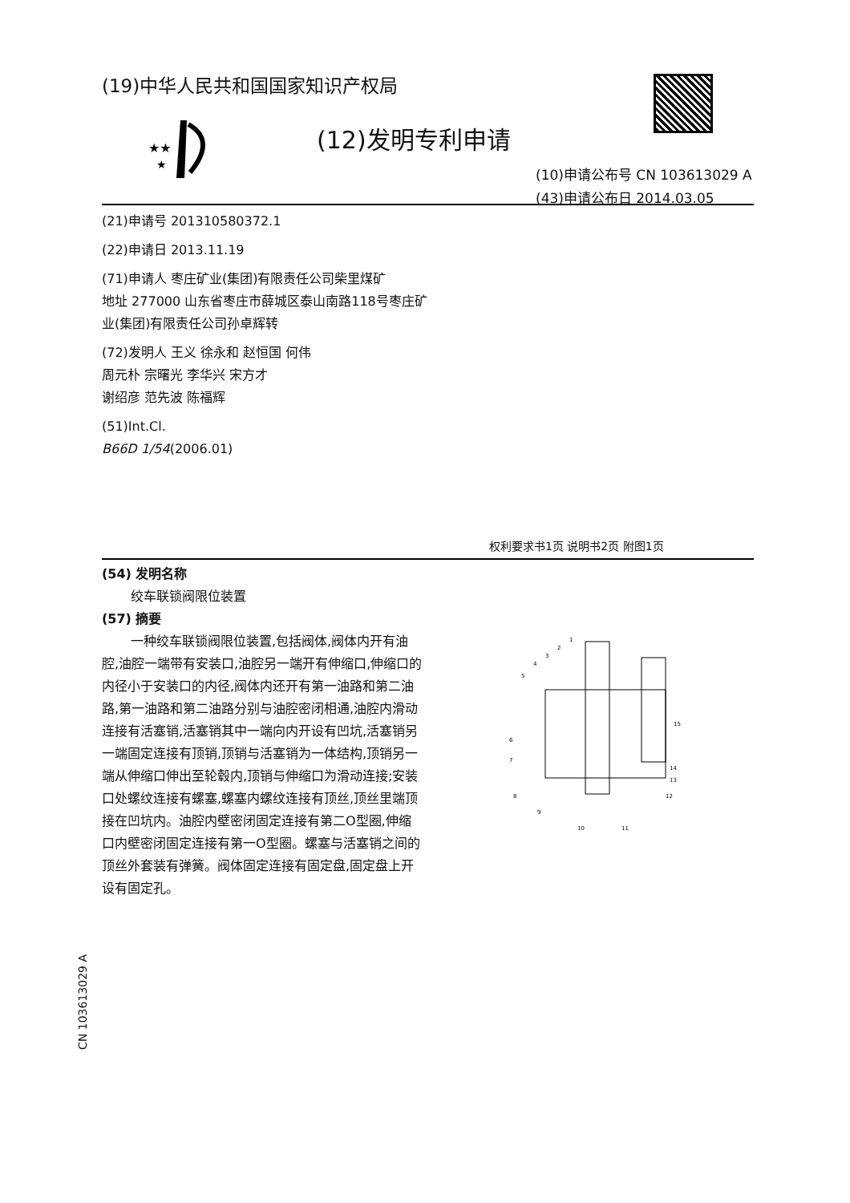(19)中华人民共和国国家知识产权局
★★
★
(12)发明专利申请
(10)申请公布号 CN 103613029 A
(43)申请公布日 2014.03.05
(21)申请号 201310580372.1
(22)申请日 2013.11.19
(71)申请人 枣庄矿业(集团)有限责任公司柴里煤矿
地址 277000 山东省枣庄市薛城区泰山南路118号枣庄矿业(集团)有限责任公司孙卓辉转
(72)发明人 王义 徐永和 赵恒国 何伟
周元朴 宗曙光 李华兴 宋方才
谢绍彦 范先波 陈福辉
(51)Int.Cl.
B66D 1/54(2006.01)
权利要求书1页 说明书2页 附图1页
(54) 发明名称
绞车联锁阀限位装置
(57) 摘要
一种绞车联锁阀限位装置,包括阀体,阀体内开有油腔,油腔一端带有安装口,油腔另一端开有伸缩口,伸缩口的内径小于安装口的内径,阀体内还开有第一油路和第二油路,第一油路和第二油路分别与油腔密闭相通,油腔内滑动连接有活塞销,活塞销其中一端向内开设有凹坑,活塞销另一端固定连接有顶销,顶销与活塞销为一体结构,顶销另一端从伸缩口伸出至轮毂内,顶销与伸缩口为滑动连接;安装口处螺纹连接有螺塞,螺塞内螺纹连接有顶丝,顶丝里端顶接在凹坑内。油腔内壁密闭固定连接有第二O型圈,伸缩口内壁密闭固定连接有第一O型圈。螺塞与活塞销之间的顶丝外套装有弹簧。阀体固定连接有固定盘,固定盘上开设有固定孔。
1
2
3
4
5
6
7
8
9
10
11
12
13
14
15
CN 103613029 A